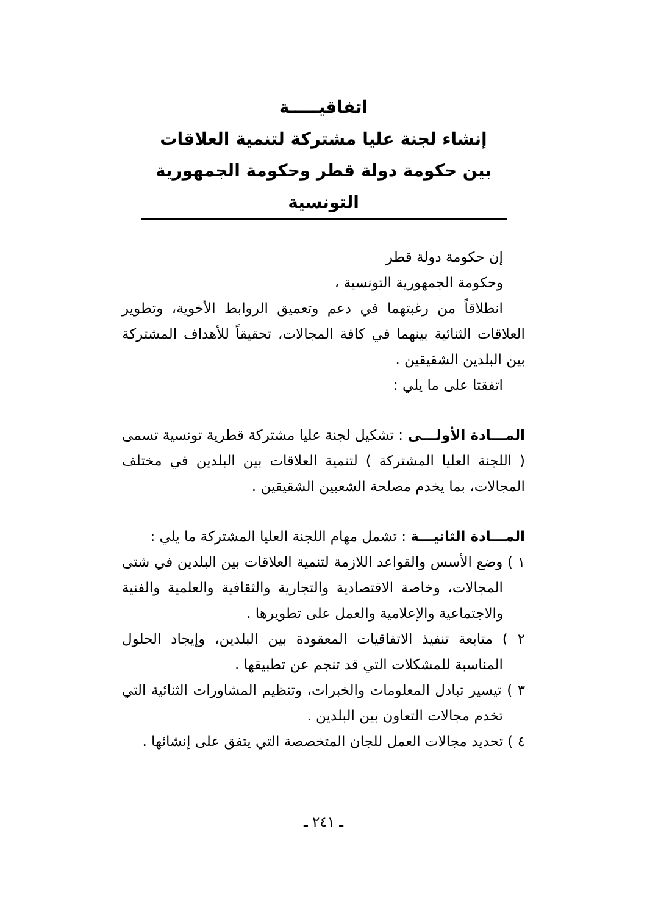اتفاقيـــــة
إنشاء لجنة عليا مشتركة لتنمية العلاقات
بين حكومة دولة قطر وحكومة الجمهورية التونسية
إن حكومة دولة قطر
وحكومة الجمهورية التونسية ،
انطلاقاً من رغبتهما في دعم وتعميق الروابط الأخوية، وتطوير العلاقات الثنائية بينهما في كافة المجالات، تحقيقاً للأهداف المشتركة بين البلدين الشقيقين .
اتفقتا على ما يلي :
المـــادة الأولـــى : تشكيل لجنة عليا مشتركة قطرية تونسية تسمى ( اللجنة العليا المشتركة ) لتنمية العلاقات بين البلدين في مختلف المجالات، بما يخدم مصلحة الشعبين الشقيقين .
المـــادة الثانيـــة : تشمل مهام اللجنة العليا المشتركة ما يلي :
١ ) وضع الأسس والقواعد اللازمة لتنمية العلاقات بين البلدين في شتى المجالات، وخاصة الاقتصادية والتجارية والثقافية والعلمية والفنية والاجتماعية والإعلامية والعمل على تطويرها .
٢ ) متابعة تنفيذ الاتفاقيات المعقودة بين البلدين، وإيجاد الحلول المناسبة للمشكلات التي قد تنجم عن تطبيقها .
٣ ) تيسير تبادل المعلومات والخبرات، وتنظيم المشاورات الثنائية التي تخدم مجالات التعاون بين البلدين .
٤ ) تحديد مجالات العمل للجان المتخصصة التي يتفق على إنشائها .
ـ ٢٤١ ـ